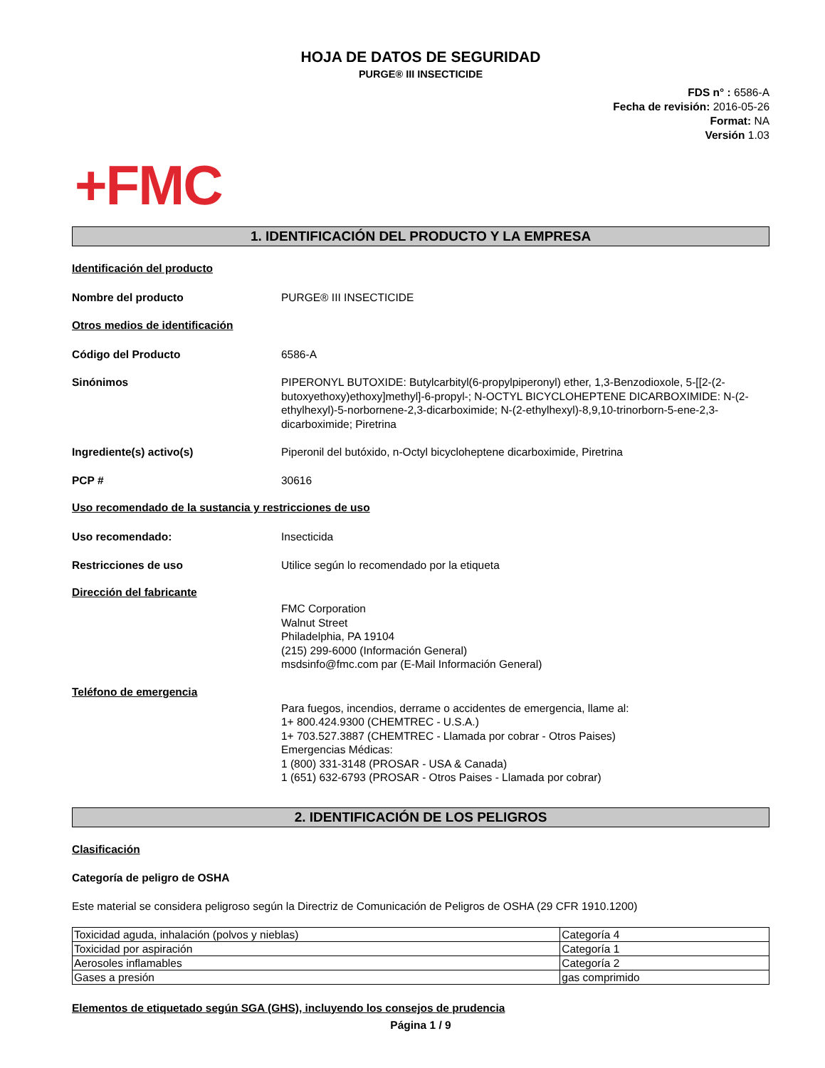HOJA DE DATOS DE SEGURIDAD
PURGE® III INSECTICIDE
FDS n° : 6586-A
Fecha de revisión: 2016-05-26
Format: NA
Versión 1.03
+FMC
1. IDENTIFICACIÓN DEL PRODUCTO Y LA EMPRESA
Identificación del producto
Nombre del producto PURGE® III INSECTICIDE
Otros medios de identificación
Código del Producto 6586-A
Sinónimos PIPERONYL BUTOXIDE: Butylcarbityl(6-propylpiperonyl) ether, 1,3-Benzodioxole, 5-[[2-(2-butoxyethoxy)ethoxy]methyl]-6-propyl-; N-OCTYL BICYCLOHEPTENE DICARBOXIMIDE: N-(2-ethylhexyl)-5-norbornene-2,3-dicarboximide; N-(2-ethylhexyl)-8,9,10-trinorborn-5-ene-2,3-dicarboximide; Piretrina
Ingrediente(s) activo(s) Piperonil del butóxido, n-Octyl bicycloheptene dicarboximide, Piretrina
PCP # 30616
Uso recomendado de la sustancia y restricciones de uso
Uso recomendado: Insecticida
Restricciones de uso Utilice según lo recomendado por la etiqueta
Dirección del fabricante
FMC Corporation
Walnut Street
Philadelphia, PA 19104
(215) 299-6000 (Información General)
msdsinfo@fmc.com par (E-Mail Información General)
Teléfono de emergencia
Para fuegos, incendios, derrame o accidentes de emergencia, llame al:
1+ 800.424.9300 (CHEMTREC - U.S.A.)
1+ 703.527.3887 (CHEMTREC - Llamada por cobrar - Otros Paises)
Emergencias Médicas:
1 (800) 331-3148 (PROSAR - USA & Canada)
1 (651) 632-6793 (PROSAR - Otros Paises - Llamada por cobrar)
2. IDENTIFICACIÓN DE LOS PELIGROS
Clasificación
Categoría de peligro de OSHA
Este material se considera peligroso según la Directriz de Comunicación de Peligros de OSHA (29 CFR 1910.1200)
| Toxicidad aguda, inhalación (polvos y nieblas) | Categoría 4 |
| Toxicidad por aspiración | Categoría 1 |
| Aerosoles inflamables | Categoría 2 |
| Gases a presión | gas comprimido |
Elementos de etiquetado según SGA (GHS), incluyendo los consejos de prudencia
Página 1 / 9